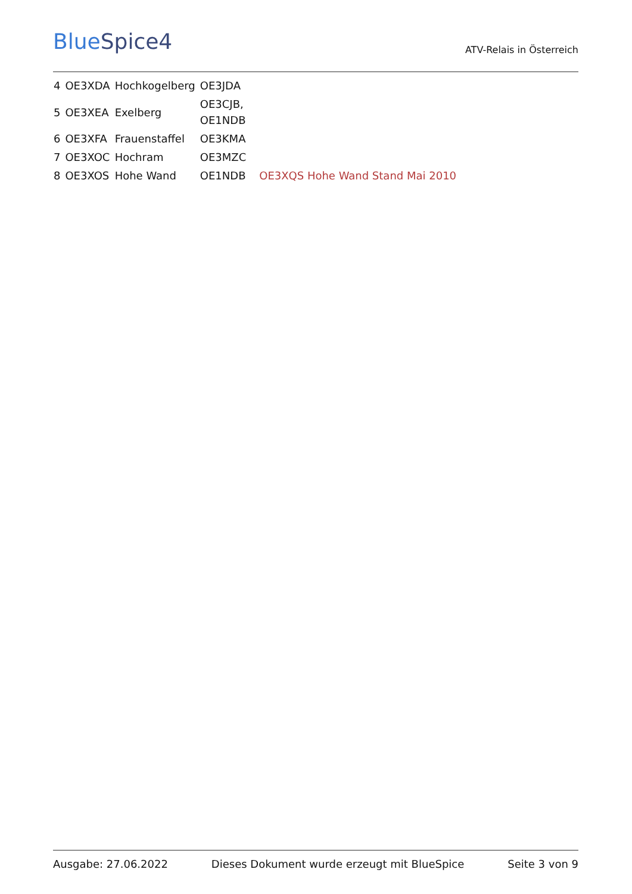BlueSpice4
ATV-Relais in Österreich
| 4 | OE3XDA | Hochkogelberg | OE3JDA | |
| 5 | OE3XEA | Exelberg | OE3CJB, OE1NDB | |
| 6 | OE3XFA | Frauenstaffel | OE3KMA | |
| 7 | OE3XOC | Hochram | OE3MZC | |
| 8 | OE3XOS | Hohe Wand | OE1NDB | OE3XQS Hohe Wand Stand Mai 2010 |
Ausgabe: 27.06.2022 Dieses Dokument wurde erzeugt mit BlueSpice Seite 3 von 9